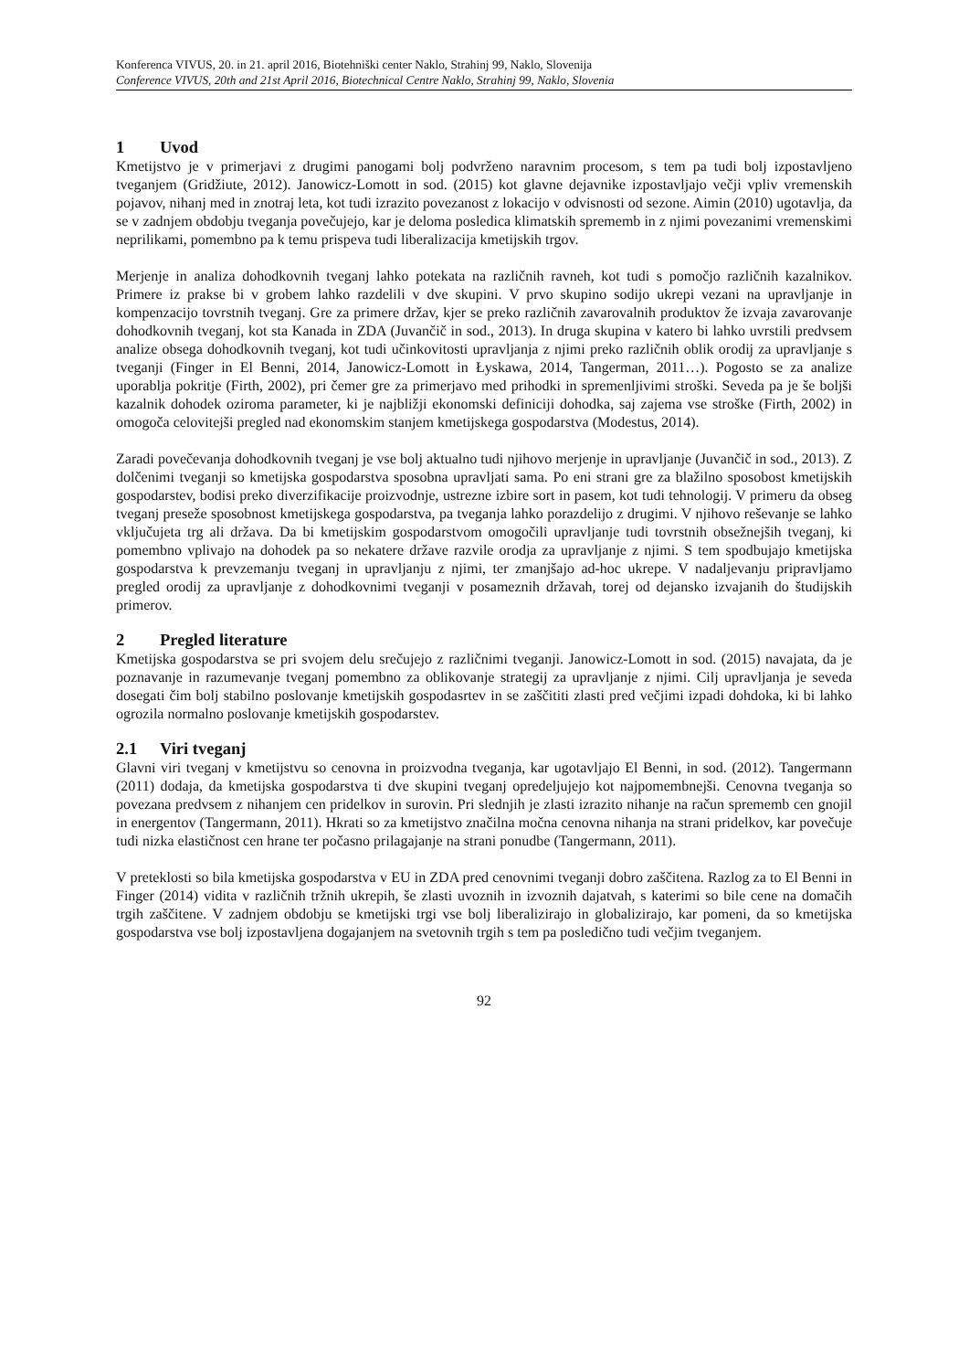Konferenca VIVUS, 20. in 21. april 2016, Biotehniški center Naklo, Strahinj 99, Naklo, Slovenija
Conference VIVUS, 20th and 21st April 2016, Biotechnical Centre Naklo, Strahinj 99, Naklo, Slovenia
1 Uvod
Kmetijstvo je v primerjavi z drugimi panogami bolj podvrženo naravnim procesom, s tem pa tudi bolj izpostavljeno tveganjem (Gridžiute, 2012). Janowicz-Lomott in sod. (2015) kot glavne dejavnike izpostavljajo večji vpliv vremenskih pojavov, nihanj med in znotraj leta, kot tudi izrazito povezanost z lokacijo v odvisnosti od sezone. Aimin (2010) ugotavlja, da se v zadnjem obdobju tveganja povečujejo, kar je deloma posledica klimatskih sprememb in z njimi povezanimi vremenskimi neprilikami, pomembno pa k temu prispeva tudi liberalizacija kmetijskih trgov.
Merjenje in analiza dohodkovnih tveganj lahko potekata na različnih ravneh, kot tudi s pomočjo različnih kazalnikov. Primere iz prakse bi v grobem lahko razdelili v dve skupini. V prvo skupino sodijo ukrepi vezani na upravljanje in kompenzacijo tovrstnih tveganj. Gre za primere držav, kjer se preko različnih zavarovalnih produktov že izvaja zavarovanje dohodkovnih tveganj, kot sta Kanada in ZDA (Juvančič in sod., 2013). In druga skupina v katero bi lahko uvrstili predvsem analize obsega dohodkovnih tveganj, kot tudi učinkovitosti upravljanja z njimi preko različnih oblik orodij za upravljanje s tveganji (Finger in El Benni, 2014, Janowicz-Lomott in Łyskawa, 2014, Tangerman, 2011…). Pogosto se za analize uporablja pokritje (Firth, 2002), pri čemer gre za primerjavo med prihodki in spremenljivimi stroški. Seveda pa je še boljši kazalnik dohodek oziroma parameter, ki je najbližji ekonomski definiciji dohodka, saj zajema vse stroške (Firth, 2002) in omogoča celovitejši pregled nad ekonomskim stanjem kmetijskega gospodarstva (Modestus, 2014).
Zaradi povečevanja dohodkovnih tveganj je vse bolj aktualno tudi njihovo merjenje in upravljanje (Juvančič in sod., 2013). Z dolčenimi tveganji so kmetijska gospodarstva sposobna upravljati sama. Po eni strani gre za blažilno sposobost kmetijskih gospodarstev, bodisi preko diverzifikacije proizvodnje, ustrezne izbire sort in pasem, kot tudi tehnologij. V primeru da obseg tveganj preseže sposobnost kmetijskega gospodarstva, pa tveganja lahko porazdelijo z drugimi. V njihovo reševanje se lahko vključujeta trg ali država. Da bi kmetijskim gospodarstvom omogočili upravljanje tudi tovrstnih obsežnejših tveganj, ki pomembno vplivajo na dohodek pa so nekatere države razvile orodja za upravljanje z njimi. S tem spodbujajo kmetijska gospodarstva k prevzemanju tveganj in upravljanju z njimi, ter zmanjšajo ad-hoc ukrepe. V nadaljevanju pripravljamo pregled orodij za upravljanje z dohodkovnimi tveganji v posameznih državah, torej od dejansko izvajanih do študijskih primerov.
2 Pregled literature
Kmetijska gospodarstva se pri svojem delu srečujejo z različnimi tveganji. Janowicz-Lomott in sod. (2015) navajata, da je poznavanje in razumevanje tveganj pomembno za oblikovanje strategij za upravljanje z njimi. Cilj upravljanja je seveda dosegati čim bolj stabilno poslovanje kmetijskih gospodasrtev in se zaščititi zlasti pred večjimi izpadi dohdoka, ki bi lahko ogrozila normalno poslovanje kmetijskih gospodarstev.
2.1 Viri tveganj
Glavni viri tveganj v kmetijstvu so cenovna in proizvodna tveganja, kar ugotavljajo El Benni, in sod. (2012). Tangermann (2011) dodaja, da kmetijska gospodarstva ti dve skupini tveganj opredeljujejo kot najpomembnejši. Cenovna tveganja so povezana predvsem z nihanjem cen pridelkov in surovin. Pri slednjih je zlasti izrazito nihanje na račun sprememb cen gnojil in energentov (Tangermann, 2011). Hkrati so za kmetijstvo značilna močna cenovna nihanja na strani pridelkov, kar povečuje tudi nizka elastičnost cen hrane ter počasno prilagajanje na strani ponudbe (Tangermann, 2011).
V preteklosti so bila kmetijska gospodarstva v EU in ZDA pred cenovnimi tveganji dobro zaščitena. Razlog za to El Benni in Finger (2014) vidita v različnih tržnih ukrepih, še zlasti uvoznih in izvoznih dajatvah, s katerimi so bile cene na domačih trgih zaščitene. V zadnjem obdobju se kmetijski trgi vse bolj liberalizirajo in globalizirajo, kar pomeni, da so kmetijska gospodarstva vse bolj izpostavljena dogajanjem na svetovnih trgih s tem pa posledično tudi večjim tveganjem.
92